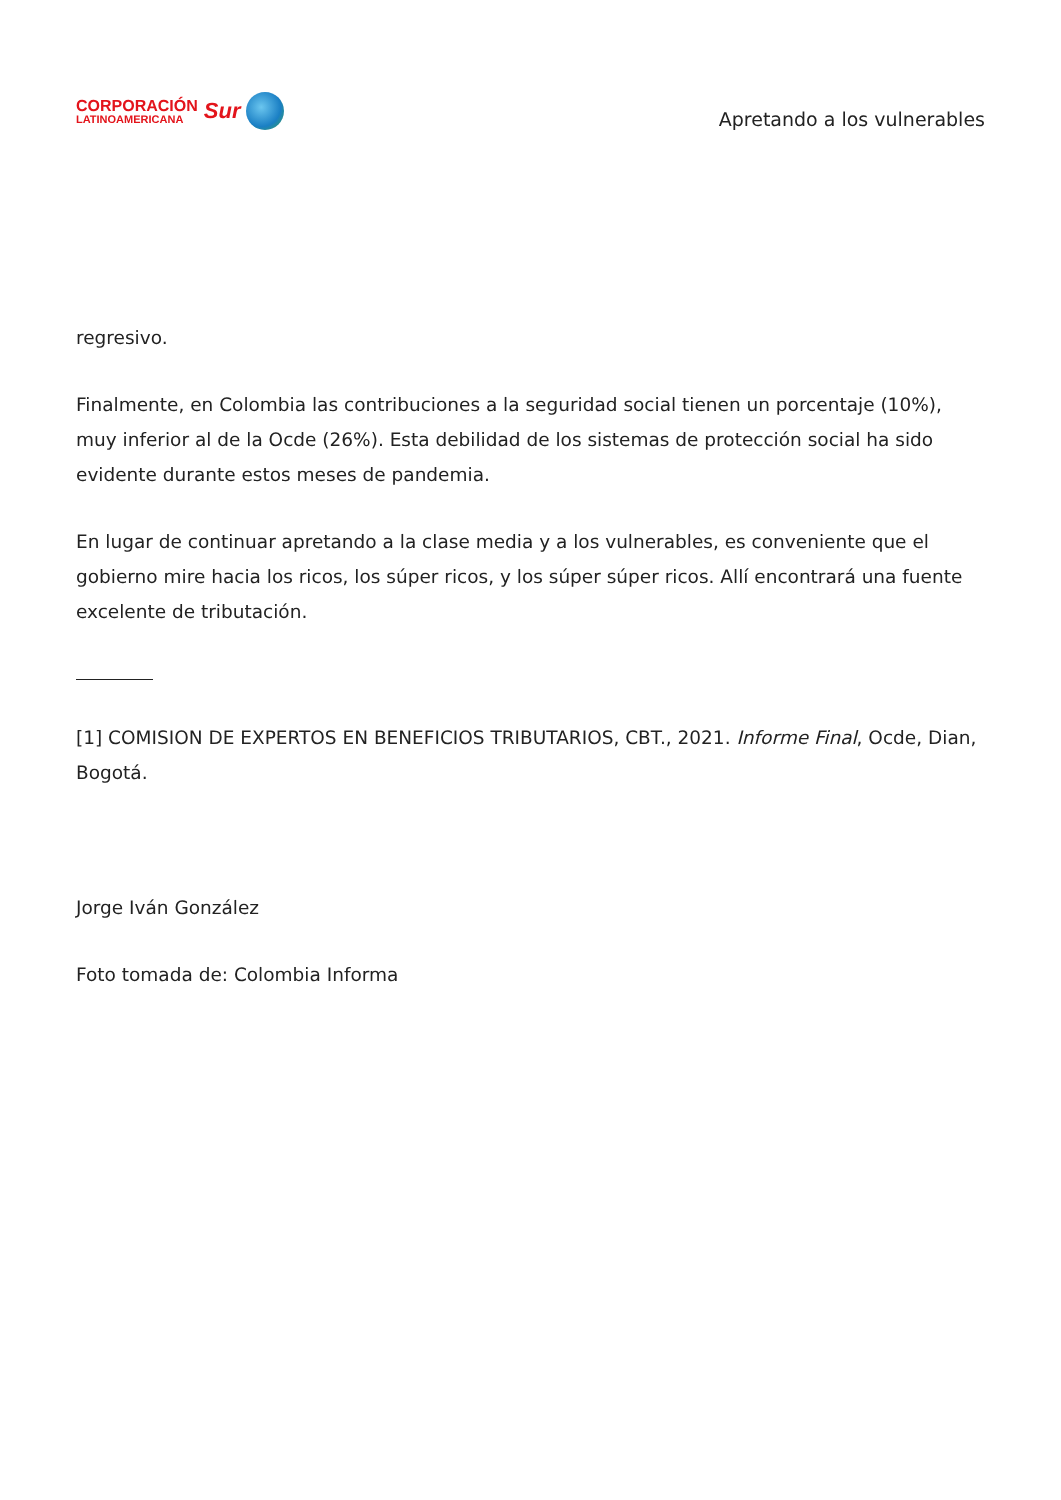CORPORACIÓN
LATINOAMERICANA
Sur
Apretando a los vulnerables
regresivo.
Finalmente, en Colombia las contribuciones a la seguridad social tienen un porcentaje (10%), muy inferior al de la Ocde (26%). Esta debilidad de los sistemas de protección social ha sido evidente durante estos meses de pandemia.
En lugar de continuar apretando a la clase media y a los vulnerables, es conveniente que el gobierno mire hacia los ricos, los súper ricos, y los súper súper ricos. Allí encontrará una fuente excelente de tributación.
[1] COMISION DE EXPERTOS EN BENEFICIOS TRIBUTARIOS, CBT., 2021. Informe Final, Ocde, Dian, Bogotá.
Jorge Iván González
Foto tomada de: Colombia Informa